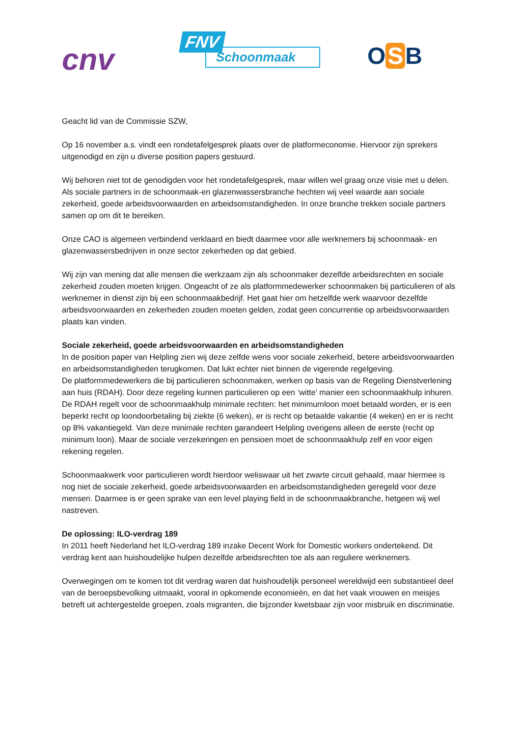cnv
FNV
Schoonmaak
O S B
Geacht lid van de Commissie SZW,
Op 16 november a.s. vindt een rondetafelgesprek plaats over de platformeconomie. Hiervoor zijn sprekers uitgenodigd en zijn u diverse position papers gestuurd.
Wij behoren niet tot de genodigden voor het rondetafelgesprek, maar willen wel graag onze visie met u delen. Als sociale partners in de schoonmaak-en glazenwassersbranche hechten wij veel waarde aan sociale zekerheid, goede arbeidsvoorwaarden en arbeidsomstandigheden. In onze branche trekken sociale partners samen op om dit te bereiken.
Onze CAO is algemeen verbindend verklaard en biedt daarmee voor alle werknemers bij schoonmaak- en glazenwassersbedrijven in onze sector zekerheden op dat gebied.
Wij zijn van mening dat alle mensen die werkzaam zijn als schoonmaker dezelfde arbeidsrechten en sociale zekerheid zouden moeten krijgen. Ongeacht of ze als platformmedewerker schoonmaken bij particulieren of als werknemer in dienst zijn bij een schoonmaakbedrijf. Het gaat hier om hetzelfde werk waarvoor dezelfde arbeidsvoorwaarden en zekerheden zouden moeten gelden, zodat geen concurrentie op arbeidsvoorwaarden plaats kan vinden.
Sociale zekerheid, goede arbeidsvoorwaarden en arbeidsomstandigheden
In de position paper van Helpling zien wij deze zelfde wens voor sociale zekerheid, betere arbeidsvoorwaarden en arbeidsomstandigheden terugkomen. Dat lukt echter niet binnen de vigerende regelgeving.
De platformmedewerkers die bij particulieren schoonmaken, werken op basis van de Regeling Dienstverlening aan huis (RDAH). Door deze regeling kunnen particulieren op een ‘witte’ manier een schoonmaakhulp inhuren. De RDAH regelt voor de schoonmaakhulp minimale rechten: het minimumloon moet betaald worden, er is een beperkt recht op loondoorbetaling bij ziekte (6 weken), er is recht op betaalde vakantie (4 weken) en er is recht op 8% vakantiegeld. Van deze minimale rechten garandeert Helpling overigens alleen de eerste (recht op minimum loon). Maar de sociale verzekeringen en pensioen moet de schoonmaakhulp zelf en voor eigen rekening regelen.
Schoonmaakwerk voor particulieren wordt hierdoor weliswaar uit het zwarte circuit gehaald, maar hiermee is nog niet de sociale zekerheid, goede arbeidsvoorwaarden en arbeidsomstandigheden geregeld voor deze mensen. Daarmee is er geen sprake van een level playing field in de schoonmaakbranche, hetgeen wij wel nastreven.
De oplossing: ILO-verdrag 189
In 2011 heeft Nederland het ILO-verdrag 189 inzake Decent Work for Domestic workers ondertekend. Dit verdrag kent aan huishoudelijke hulpen dezelfde arbeidsrechten toe als aan reguliere werknemers.
Overwegingen om te komen tot dit verdrag waren dat huishoudelijk personeel wereldwijd een substantieel deel van de beroepsbevolking uitmaakt, vooral in opkomende economieën, en dat het vaak vrouwen en meisjes betreft uit achtergestelde groepen, zoals migranten, die bijzonder kwetsbaar zijn voor misbruik en discriminatie.